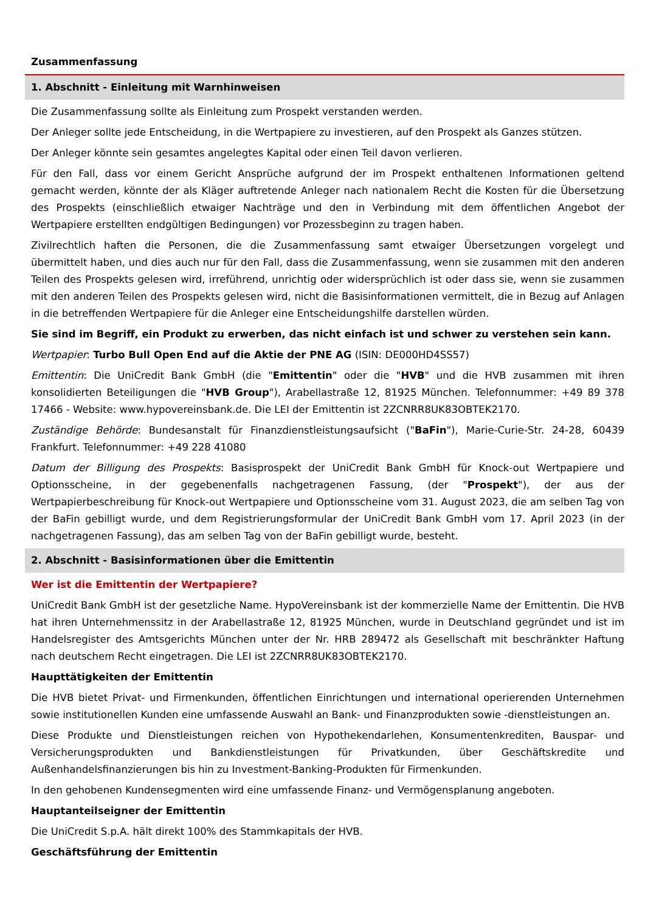Zusammenfassung
1. Abschnitt - Einleitung mit Warnhinweisen
Die Zusammenfassung sollte als Einleitung zum Prospekt verstanden werden.
Der Anleger sollte jede Entscheidung, in die Wertpapiere zu investieren, auf den Prospekt als Ganzes stützen.
Der Anleger könnte sein gesamtes angelegtes Kapital oder einen Teil davon verlieren.
Für den Fall, dass vor einem Gericht Ansprüche aufgrund der im Prospekt enthaltenen Informationen geltend gemacht werden, könnte der als Kläger auftretende Anleger nach nationalem Recht die Kosten für die Übersetzung des Prospekts (einschließlich etwaiger Nachträge und den in Verbindung mit dem öffentlichen Angebot der Wertpapiere erstellten endgültigen Bedingungen) vor Prozessbeginn zu tragen haben.
Zivilrechtlich haften die Personen, die die Zusammenfassung samt etwaiger Übersetzungen vorgelegt und übermittelt haben, und dies auch nur für den Fall, dass die Zusammenfassung, wenn sie zusammen mit den anderen Teilen des Prospekts gelesen wird, irreführend, unrichtig oder widersprüchlich ist oder dass sie, wenn sie zusammen mit den anderen Teilen des Prospekts gelesen wird, nicht die Basisinformationen vermittelt, die in Bezug auf Anlagen in die betreffenden Wertpapiere für die Anleger eine Entscheidungshilfe darstellen würden.
Sie sind im Begriff, ein Produkt zu erwerben, das nicht einfach ist und schwer zu verstehen sein kann.
Wertpapier: Turbo Bull Open End auf die Aktie der PNE AG (ISIN: DE000HD4SS57)
Emittentin: Die UniCredit Bank GmbH (die "Emittentin" oder die "HVB" und die HVB zusammen mit ihren konsolidierten Beteiligungen die "HVB Group"), Arabellastraße 12, 81925 München. Telefonnummer: +49 89 378 17466 - Website: www.hypovereinsbank.de. Die LEI der Emittentin ist 2ZCNRR8UK83OBTEK2170.
Zuständige Behörde: Bundesanstalt für Finanzdienstleistungsaufsicht ("BaFin"), Marie-Curie-Str. 24-28, 60439 Frankfurt. Telefonnummer: +49 228 41080
Datum der Billigung des Prospekts: Basisprospekt der UniCredit Bank GmbH für Knock-out Wertpapiere und Optionsscheine, in der gegebenenfalls nachgetragenen Fassung, (der "Prospekt"), der aus der Wertpapierbeschreibung für Knock-out Wertpapiere und Optionsscheine vom 31. August 2023, die am selben Tag von der BaFin gebilligt wurde, und dem Registrierungsformular der UniCredit Bank GmbH vom 17. April 2023 (in der nachgetragenen Fassung), das am selben Tag von der BaFin gebilligt wurde, besteht.
2. Abschnitt - Basisinformationen über die Emittentin
Wer ist die Emittentin der Wertpapiere?
UniCredit Bank GmbH ist der gesetzliche Name. HypoVereinsbank ist der kommerzielle Name der Emittentin. Die HVB hat ihren Unternehmenssitz in der Arabellastraße 12, 81925 München, wurde in Deutschland gegründet und ist im Handelsregister des Amtsgerichts München unter der Nr. HRB 289472 als Gesellschaft mit beschränkter Haftung nach deutschem Recht eingetragen. Die LEI ist 2ZCNRR8UK83OBTEK2170.
Haupttätigkeiten der Emittentin
Die HVB bietet Privat- und Firmenkunden, öffentlichen Einrichtungen und international operierenden Unternehmen sowie institutionellen Kunden eine umfassende Auswahl an Bank- und Finanzprodukten sowie -dienstleistungen an.
Diese Produkte und Dienstleistungen reichen von Hypothekendarlehen, Konsumentenkrediten, Bauspar- und Versicherungsprodukten und Bankdienstleistungen für Privatkunden, über Geschäftskredite und Außenhandelsfinanzierungen bis hin zu Investment-Banking-Produkten für Firmenkunden.
In den gehobenen Kundensegmenten wird eine umfassende Finanz- und Vermögensplanung angeboten.
Hauptanteilseigner der Emittentin
Die UniCredit S.p.A. hält direkt 100% des Stammkapitals der HVB.
Geschäftsführung der Emittentin